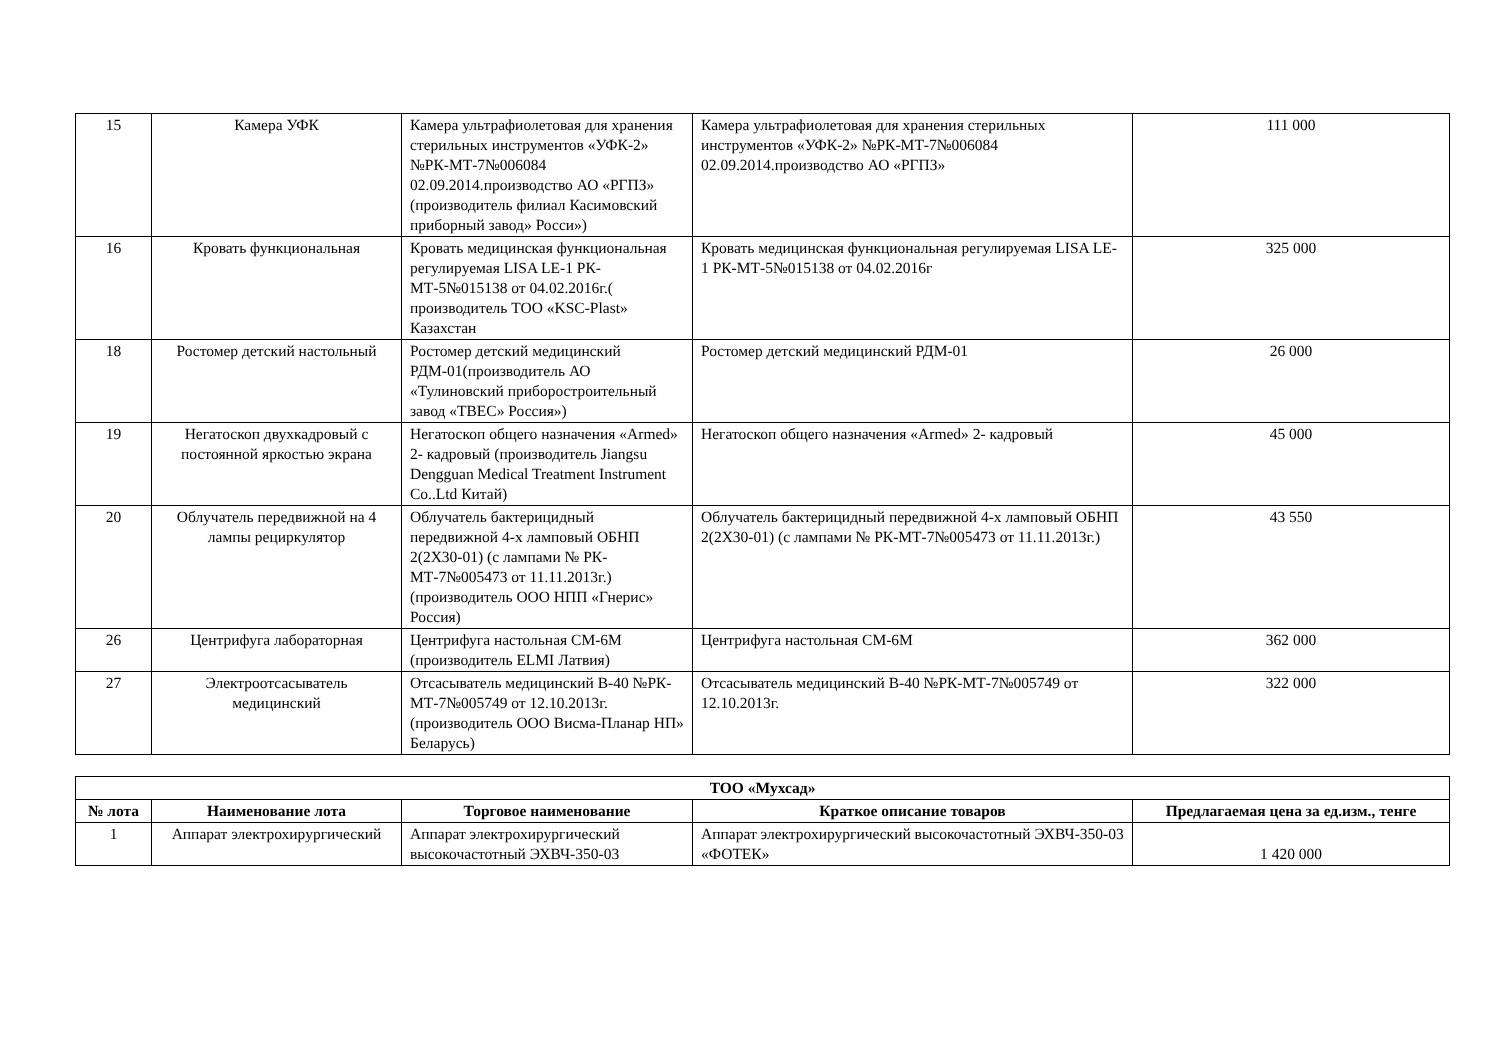| 15 | Камера УФК | Камера ультрафиолетовая для хранения стерильных инструментов «УФК-2» №РК-МТ-7№006084 02.09.2014.производство АО «РГПЗ» (производитель филиал Касимовский приборный завод» Росси») | Камера ультрафиолетовая для хранения стерильных инструментов «УФК-2» №РК-МТ-7№006084 02.09.2014.производство АО «РГПЗ» | 111 000 |
| 16 | Кровать функциональная | Кровать медицинская функциональная регулируемая LISA LE-1 РК-МТ-5№015138 от 04.02.2016г.( производитель ТОО «KSC-Plast» Казахстан | Кровать медицинская функциональная регулируемая LISA LE-1 РК-МТ-5№015138 от 04.02.2016г | 325 000 |
| 18 | Ростомер детский настольный | Ростомер детский медицинский РДМ-01(производитель АО «Тулиновский приборостроительный завод «ТВЕС» Россия») | Ростомер детский медицинский РДМ-01 | 26 000 |
| 19 | Негатоскоп двухкадровый с постоянной яркостью экрана | Негатоскоп общего назначения «Armed» 2- кадровый (производитель Jiangsu Dengguan Medical Treatment Instrument Co..Ltd Китай) | Негатоскоп общего назначения «Armed» 2- кадровый | 45 000 |
| 20 | Облучатель передвижной на 4 лампы рециркулятор | Облучатель бактерицидный передвижной 4-х ламповый ОБНП 2(2Х30-01) (с лампами № РК-МТ-7№005473 от 11.11.2013г.) (производитель ООО НПП «Гнерис» Россия) | Облучатель бактерицидный передвижной 4-х ламповый ОБНП 2(2Х30-01) (с лампами № РК-МТ-7№005473 от 11.11.2013г.) | 43 550 |
| 26 | Центрифуга лабораторная | Центрифуга настольная СМ-6М (производитель ELMI Латвия) | Центрифуга настольная СМ-6М | 362 000 |
| 27 | Электроотсасыватель медицинский | Отсасыватель медицинский В-40 №РК-МТ-7№005749 от 12.10.2013г. (производитель ООО Висма-Планар НП» Беларусь) | Отсасыватель медицинский В-40 №РК-МТ-7№005749 от 12.10.2013г. | 322 000 |
| ТОО «Мухсад» | | | | |
| --- | --- | --- | --- | --- |
| № лота | Наименование лота | Торговое наименование | Краткое описание товаров | Предлагаемая цена за ед.изм., тенге |
| 1 | Аппарат электрохирургический | Аппарат электрохирургический высокочастотный ЭХВЧ-350-03 | Аппарат электрохирургический высокочастотный ЭХВЧ-350-03 «ФОТЕК» | 1 420 000 |